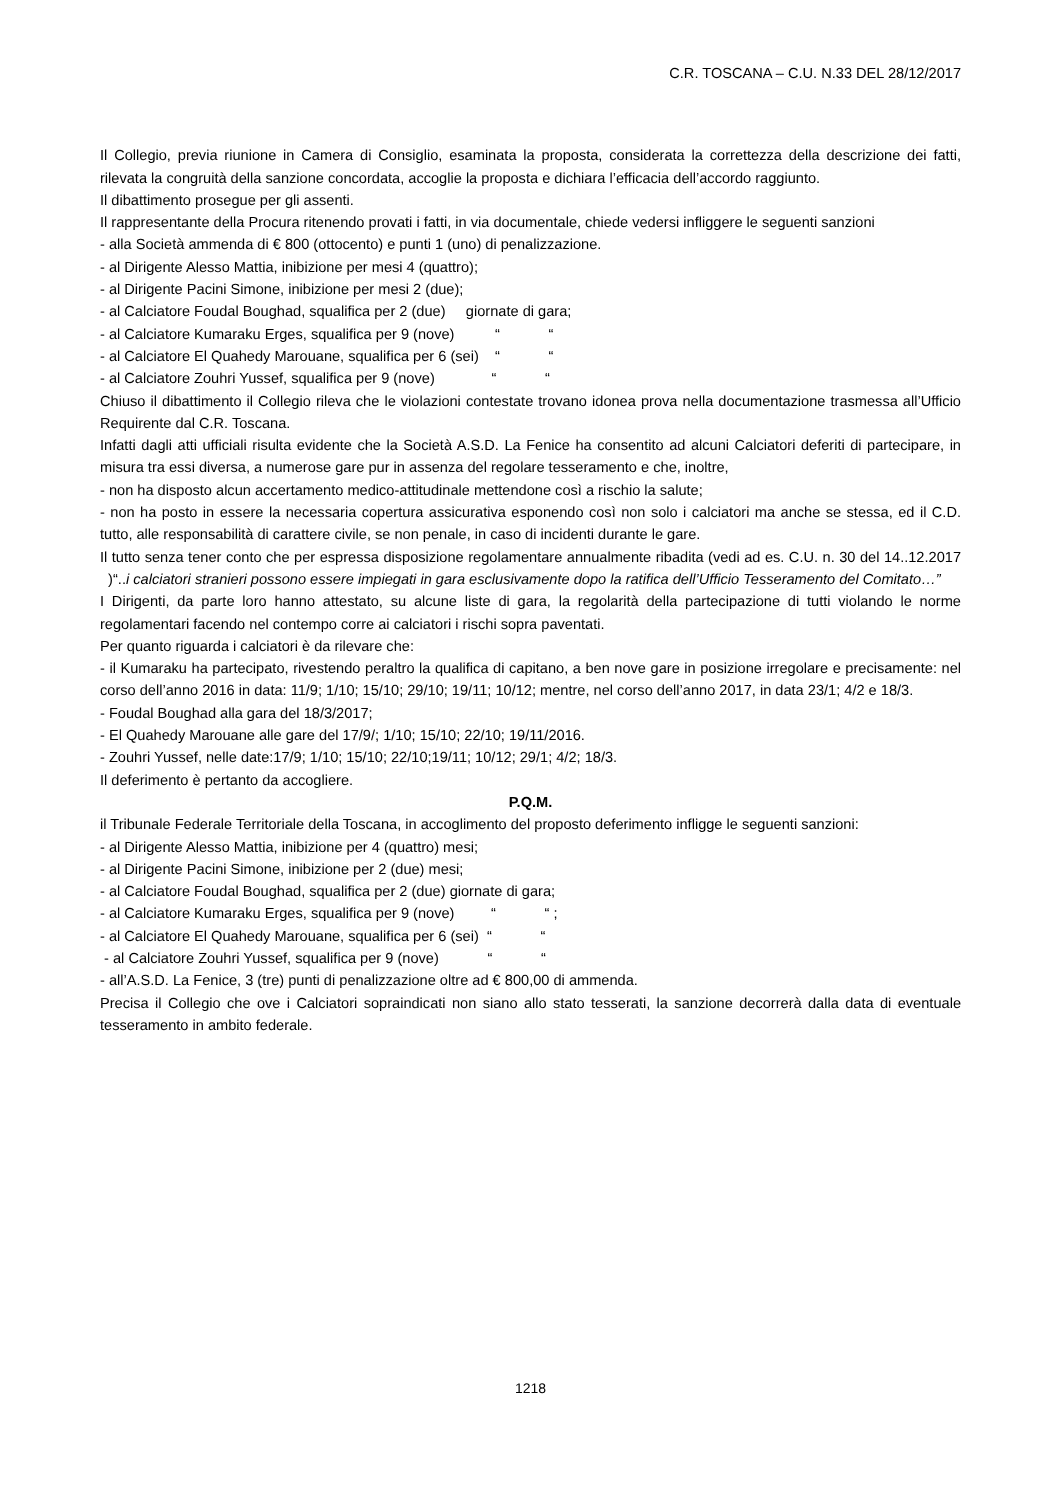C.R. TOSCANA – C.U. N.33 DEL 28/12/2017
Il Collegio, previa riunione in Camera di Consiglio, esaminata la proposta, considerata la correttezza della descrizione dei fatti, rilevata la congruità della sanzione concordata, accoglie la proposta e dichiara l’efficacia dell’accordo raggiunto.
Il dibattimento prosegue per gli assenti.
Il rappresentante della Procura ritenendo provati i fatti, in via documentale, chiede vedersi infliggere le seguenti sanzioni
- alla Società ammenda di € 800 (ottocento) e punti 1 (uno) di penalizzazione.
- al Dirigente Alesso Mattia, inibizione per mesi 4 (quattro);
- al Dirigente Pacini Simone, inibizione per mesi 2 (due);
- al Calciatore Foudal Boughad, squalifica per 2 (due) giornate di gara;
- al Calciatore Kumaraku Erges, squalifica per 9 (nove) “ “
- al Calciatore El Quahedy Marouane, squalifica per 6 (sei) “ “
- al Calciatore Zouhri Yussef, squalifica per 9 (nove) “ “
Chiuso il dibattimento il Collegio rileva che le violazioni contestate trovano idonea prova nella documentazione trasmessa all’Ufficio Requirente dal C.R. Toscana.
Infatti dagli atti ufficiali risulta evidente che la Società A.S.D. La Fenice ha consentito ad alcuni Calciatori deferiti di partecipare, in misura tra essi diversa, a numerose gare pur in assenza del regolare tesseramento e che, inoltre,
- non ha disposto alcun accertamento medico-attitudinale mettendone così a rischio la salute;
- non ha posto in essere la necessaria copertura assicurativa esponendo così non solo i calciatori ma anche se stessa, ed il C.D. tutto, alle responsabilità di carattere civile, se non penale, in caso di incidenti durante le gare.
Il tutto senza tener conto che per espressa disposizione regolamentare annualmente ribadita (vedi ad es. C.U. n. 30 del 14..12.2017 )“..i calciatori stranieri possono essere impiegati in gara esclusivamente dopo la ratifica dell’Ufficio Tesseramento del Comitato…”
I Dirigenti, da parte loro hanno attestato, su alcune liste di gara, la regolarità della partecipazione di tutti violando le norme regolamentari facendo nel contempo corre ai calciatori i rischi sopra paventati.
Per quanto riguarda i calciatori è da rilevare che:
- il Kumaraku ha partecipato, rivestendo peraltro la qualifica di capitano, a ben nove gare in posizione irregolare e precisamente: nel corso dell’anno 2016 in data: 11/9; 1/10; 15/10; 29/10; 19/11; 10/12; mentre, nel corso dell’anno 2017, in data 23/1; 4/2 e 18/3.
- Foudal Boughad alla gara del 18/3/2017;
- El Quahedy Marouane alle gare del 17/9/; 1/10; 15/10; 22/10; 19/11/2016.
- Zouhri Yussef, nelle date:17/9; 1/10; 15/10; 22/10;19/11; 10/12; 29/1; 4/2; 18/3.
Il deferimento è pertanto da accogliere.
P.Q.M.
il Tribunale Federale Territoriale della Toscana, in accoglimento del proposto deferimento infligge le seguenti sanzioni:
- al Dirigente Alesso Mattia, inibizione per 4 (quattro) mesi;
- al Dirigente Pacini Simone, inibizione per 2 (due) mesi;
- al Calciatore Foudal Boughad, squalifica per 2 (due) giornate di gara;
- al Calciatore Kumaraku Erges, squalifica per 9 (nove) “ “ ;
- al Calciatore El Quahedy Marouane, squalifica per 6 (sei) “ “
- al Calciatore Zouhri Yussef, squalifica per 9 (nove) “ “
- all’A.S.D. La Fenice, 3 (tre) punti di penalizzazione oltre ad € 800,00 di ammenda.
Precisa il Collegio che ove i Calciatori sopraindicati non siano allo stato tesserati, la sanzione decorrerà dalla data di eventuale tesseramento in ambito federale.
1218